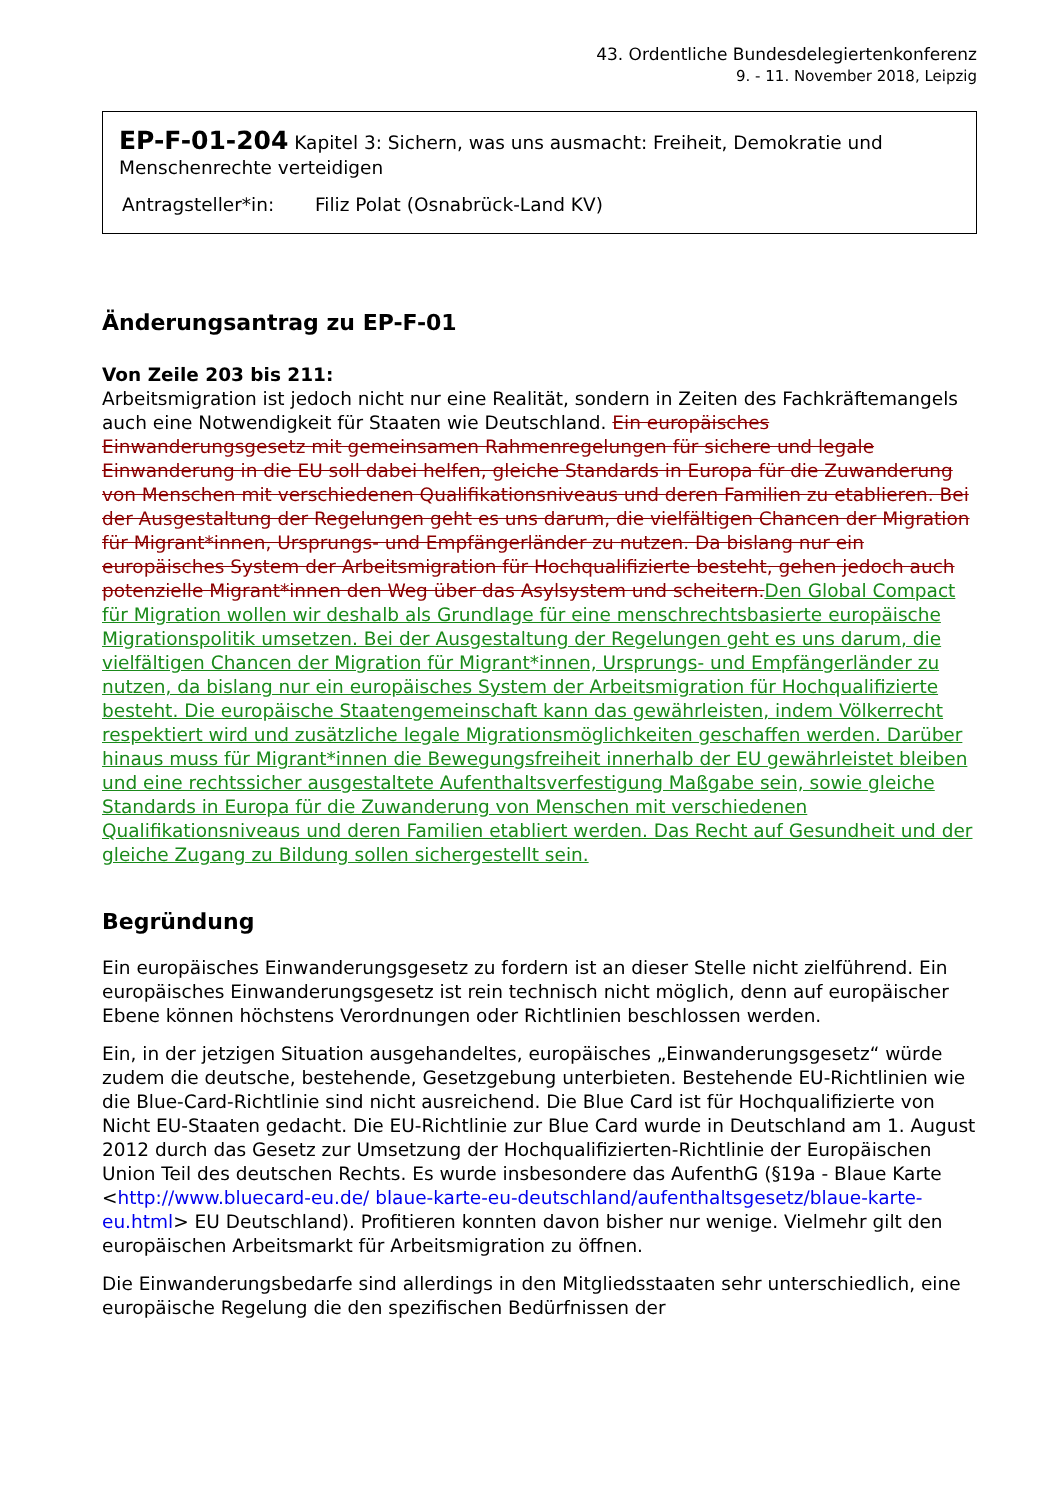43. Ordentliche Bundesdelegiertenkonferenz
9. - 11. November 2018, Leipzig
EP-F-01-204 Kapitel 3: Sichern, was uns ausmacht: Freiheit, Demokratie und Menschenrechte verteidigen
Antragsteller*in: Filiz Polat (Osnabrück-Land KV)
Änderungsantrag zu EP-F-01
Von Zeile 203 bis 211:
Arbeitsmigration ist jedoch nicht nur eine Realität, sondern in Zeiten des Fachkräftemangels auch eine Notwendigkeit für Staaten wie Deutschland. Ein europäisches Einwanderungsgesetz mit gemeinsamen Rahmenregelungen für sichere und legale Einwanderung in die EU soll dabei helfen, gleiche Standards in Europa für die Zuwanderung von Menschen mit verschiedenen Qualifikationsniveaus und deren Familien zu etablieren. Bei der Ausgestaltung der Regelungen geht es uns darum, die vielfältigen Chancen der Migration für Migrant*innen, Ursprungs- und Empfängerländer zu nutzen. Da bislang nur ein europäisches System der Arbeitsmigration für Hochqualifizierte besteht, gehen jedoch auch potenzielle Migrant*innen den Weg über das Asylsystem und scheitern.Den Global Compact für Migration wollen wir deshalb als Grundlage für eine menschrechtsbasierte europäische Migrationspolitik umsetzen. Bei der Ausgestaltung der Regelungen geht es uns darum, die vielfältigen Chancen der Migration für Migrant*innen, Ursprungs- und Empfängerländer zu nutzen, da bislang nur ein europäisches System der Arbeitsmigration für Hochqualifizierte besteht. Die europäische Staatengemeinschaft kann das gewährleisten, indem Völkerrecht respektiert wird und zusätzliche legale Migrationsmöglichkeiten geschaffen werden. Darüber hinaus muss für Migrant*innen die Bewegungsfreiheit innerhalb der EU gewährleistet bleiben und eine rechtssicher ausgestaltete Aufenthaltsverfestigung Maßgabe sein, sowie gleiche Standards in Europa für die Zuwanderung von Menschen mit verschiedenen Qualifikationsniveaus und deren Familien etabliert werden. Das Recht auf Gesundheit und der gleiche Zugang zu Bildung sollen sichergestellt sein.
Begründung
Ein europäisches Einwanderungsgesetz zu fordern ist an dieser Stelle nicht zielführend. Ein europäisches Einwanderungsgesetz ist rein technisch nicht möglich, denn auf europäischer Ebene können höchstens Verordnungen oder Richtlinien beschlossen werden.
Ein, in der jetzigen Situation ausgehandeltes, europäisches „Einwanderungsgesetz“ würde zudem die deutsche, bestehende, Gesetzgebung unterbieten. Bestehende EU-Richtlinien wie die Blue-Card-Richtlinie sind nicht ausreichend. Die Blue Card ist für Hochqualifizierte von Nicht EU-Staaten gedacht. Die EU-Richtlinie zur Blue Card wurde in Deutschland am 1. August 2012 durch das Gesetz zur Umsetzung der Hochqualifizierten-Richtlinie der Europäischen Union Teil des deutschen Rechts. Es wurde insbesondere das AufenthG (§19a - Blaue Karte <http://www.bluecard-eu.de/ blaue-karte-eu-deutschland/aufenthaltsgesetz/blaue-karte-eu.html> EU Deutschland). Profitieren konnten davon bisher nur wenige. Vielmehr gilt den europäischen Arbeitsmarkt für Arbeitsmigration zu öffnen.
Die Einwanderungsbedarfe sind allerdings in den Mitgliedsstaaten sehr unterschiedlich, eine europäische Regelung die den spezifischen Bedürfnissen der